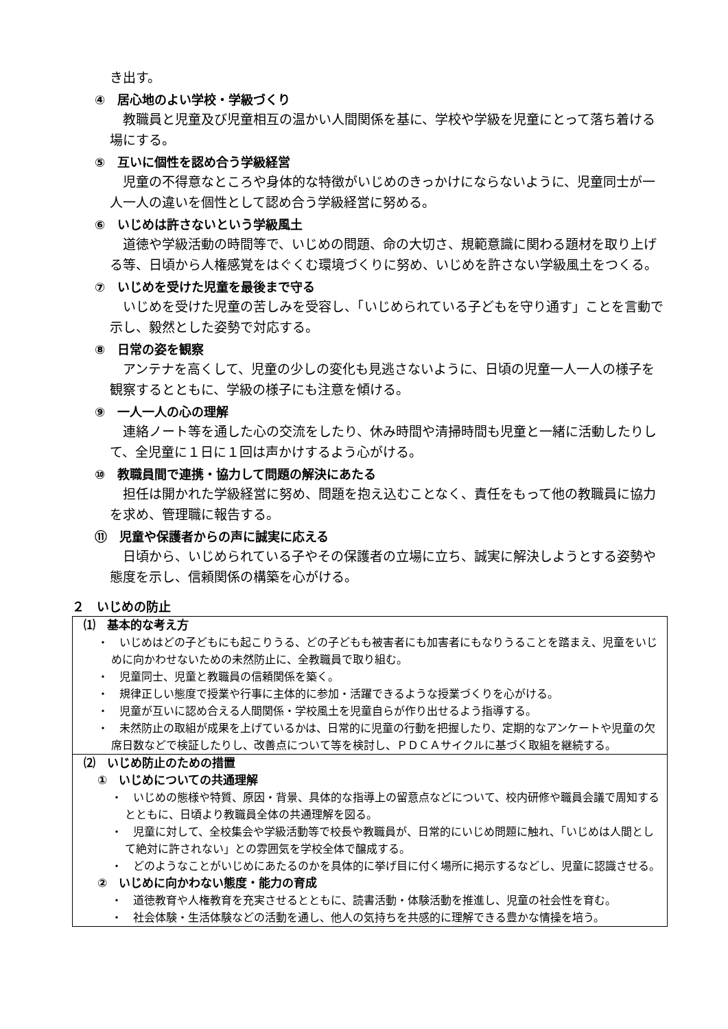き出す。
④　居心地のよい学校・学級づくり
　教職員と児童及び児童相互の温かい人間関係を基に、学校や学級を児童にとって落ち着ける場にする。
⑤　互いに個性を認め合う学級経営
　児童の不得意なところや身体的な特徴がいじめのきっかけにならないように、児童同士が一人一人の違いを個性として認め合う学級経営に努める。
⑥　いじめは許さないという学級風土
　道徳や学級活動の時間等で、いじめの問題、命の大切さ、規範意識に関わる題材を取り上げる等、日頃から人権感覚をはぐくむ環境づくりに努め、いじめを許さない学級風土をつくる。
⑦　いじめを受けた児童を最後まで守る
　いじめを受けた児童の苦しみを受容し、「いじめられている子どもを守り通す」ことを言動で示し、毅然とした姿勢で対応する。
⑧　日常の姿を観察
　アンテナを高くして、児童の少しの変化も見逃さないように、日頃の児童一人一人の様子を観察するとともに、学級の様子にも注意を傾ける。
⑨　一人一人の心の理解
　連絡ノート等を通した心の交流をしたり、休み時間や清掃時間も児童と一緒に活動したりして、全児童に１日に１回は声かけするよう心がける。
⑩　教職員間で連携・協力して問題の解決にあたる
　担任は開かれた学級経営に努め、問題を抱え込むことなく、責任をもって他の教職員に協力を求め、管理職に報告する。
⑪　児童や保護者からの声に誠実に応える
　日頃から、いじめられている子やその保護者の立場に立ち、誠実に解決しようとする姿勢や態度を示し、信頼関係の構築を心がける。
２　いじめの防止
⑴　基本的な考え方
・　いじめはどの子どもにも起こりうる、どの子どもも被害者にも加害者にもなりうることを踏まえ、児童をいじめに向かわせないための未然防止に、全教職員で取り組む。
・　児童同士、児童と教職員の信頼関係を築く。
・　規律正しい態度で授業や行事に主体的に参加・活躍できるような授業づくりを心がける。
・　児童が互いに認め合える人間関係・学校風土を児童自らが作り出せるよう指導する。
・　未然防止の取組が成果を上げているかは、日常的に児童の行動を把握したり、定期的なアンケートや児童の欠席日数などで検証したりし、改善点について等を検討し、ＰＤＣＡサイクルに基づく取組を継続する。
⑵　いじめ防止のための措置
①　いじめについての共通理解
・　いじめの態様や特質、原因・背景、具体的な指導上の留意点などについて、校内研修や職員会議で周知するとともに、日頃より教職員全体の共通理解を図る。
・　児童に対して、全校集会や学級活動等で校長や教職員が、日常的にいじめ問題に触れ、「いじめは人間として絶対に許されない」との雰囲気を学校全体で醸成する。
・　どのようなことがいじめにあたるのかを具体的に挙げ目に付く場所に掲示するなどし、児童に認識させる。
②　いじめに向かわない態度・能力の育成
・　道徳教育や人権教育を充実させるとともに、読書活動・体験活動を推進し、児童の社会性を育む。
・　社会体験・生活体験などの活動を通し、他人の気持ちを共感的に理解できる豊かな情操を培う。